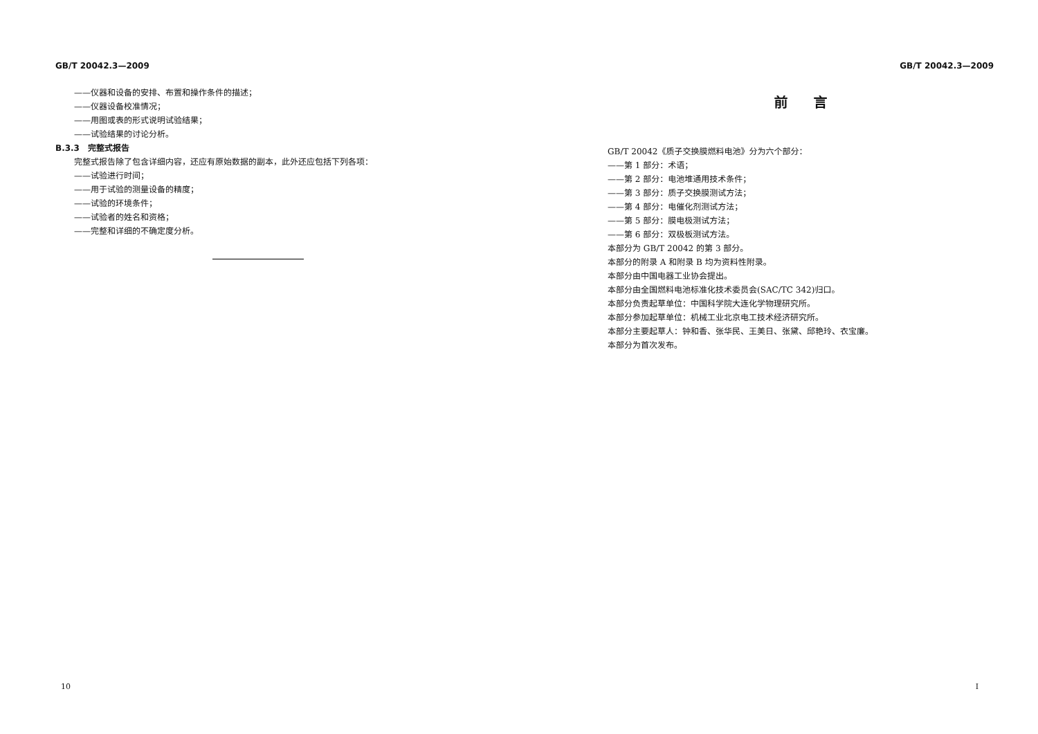GB/T 20042.3—2009
——仪器和设备的安排、布置和操作条件的描述；
——仪器设备校准情况；
——用图或表的形式说明试验结果；
——试验结果的讨论分析。
B.3.3　完整式报告
完整式报告除了包含详细内容，还应有原始数据的副本，此外还应包括下列各项：
——试验进行时间；
——用于试验的测量设备的精度；
——试验的环境条件；
——试验者的姓名和资格；
——完整和详细的不确定度分析。
10
GB/T 20042.3—2009
前 言
GB/T 20042《质子交换膜燃料电池》分为六个部分：
——第 1 部分：术语；
——第 2 部分：电池堆通用技术条件；
——第 3 部分：质子交换膜测试方法；
——第 4 部分：电催化剂测试方法；
——第 5 部分：膜电极测试方法；
——第 6 部分：双极板测试方法。
本部分为 GB/T 20042 的第 3 部分。
本部分的附录 A 和附录 B 均为资料性附录。
本部分由中国电器工业协会提出。
本部分由全国燃料电池标准化技术委员会(SAC/TC 342)归口。
本部分负责起草单位：中国科学院大连化学物理研究所。
本部分参加起草单位：机械工业北京电工技术经济研究所。
本部分主要起草人：钟和香、张华民、王美日、张黛、邱艳玲、衣宝廉。
本部分为首次发布。
I